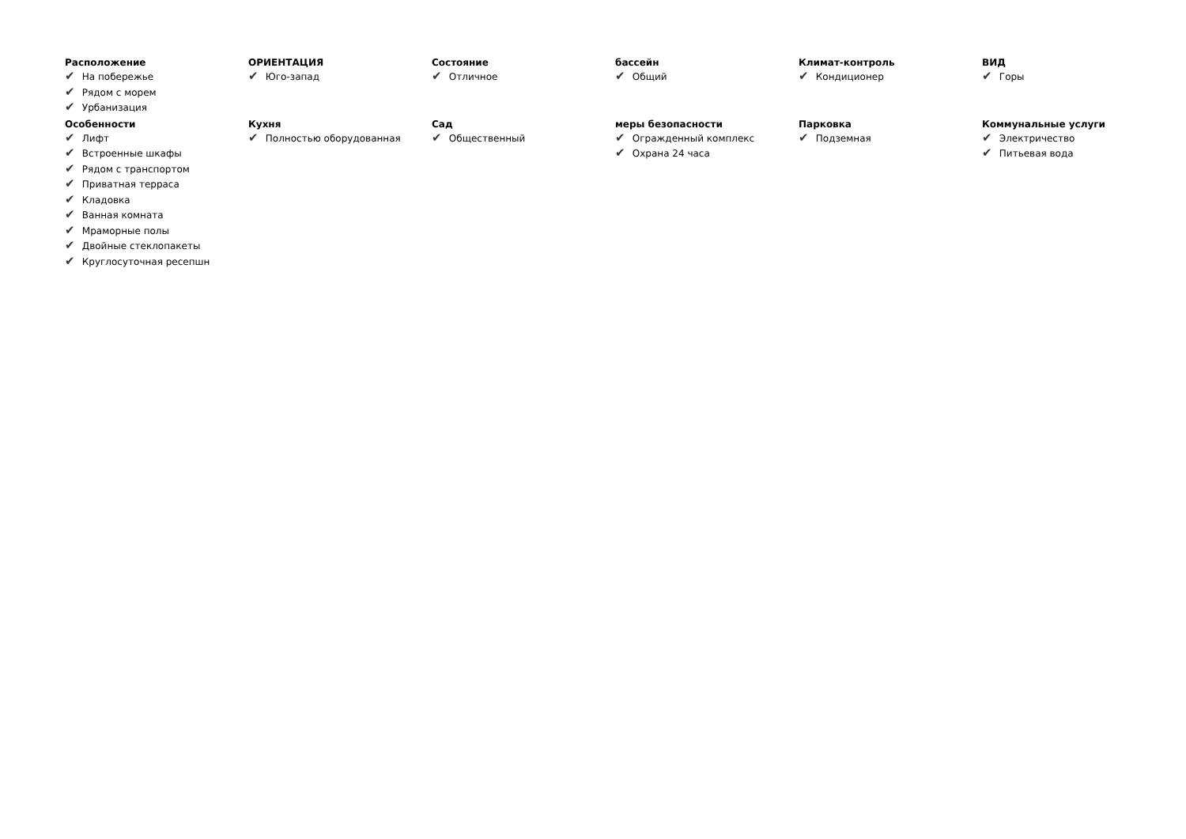Расположение
✔ На побережье
✔ Рядом с морем
✔ Урбанизация
ОРИЕНТАЦИЯ
✔ Юго-запад
Состояние
✔ Отличное
бассейн
✔ Общий
Климат-контроль
✔ Кондиционер
ВИД
✔ Горы
Особенности
✔ Лифт
✔ Встроенные шкафы
✔ Рядом с транспортом
✔ Приватная терраса
✔ Кладовка
✔ Ванная комната
✔ Мраморные полы
✔ Двойные стеклопакеты
✔ Круглосуточная ресепшн
Кухня
✔ Полностью оборудованная
Сад
✔ Общественный
меры безопасности
✔ Огражденный комплекс
✔ Охрана 24 часа
Парковка
✔ Подземная
Коммунальные услуги
✔ Электричество
✔ Питьевая вода